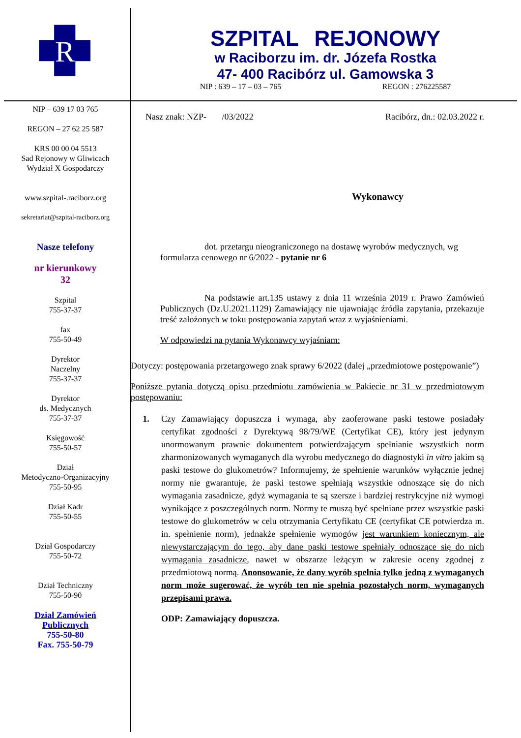R
SZPITAL REJONOWY
w Raciborzu im. dr. Józefa Rostka
47- 400 Racibórz ul. Gamowska 3
NIP : 639 – 17 – 03 – 765 REGON : 276225587
NIP – 639 17 03 765
REGON – 27 62 25 587
KRS 00 00 04 5513
Sad Rejonowy w Gliwicach
Wydział X Gospodarczy
www.szpital-.raciborz.org
sekretariat@szpital-raciborz.org
Nasze telefony
nr kierunkowy
32
Szpital
755-37-37
fax
755-50-49
Dyrektor
Naczelny
755-37-37
Dyrektor
ds. Medycznych
755-37-37
Księgowość
755-50-57
Dział
Metodyczno-Organizacyjny
755-50-95
Dział Kadr
755-50-55
Dział Gospodarczy
755-50-72
Dział Techniczny
755-50-90
Dział Zamówień
Publicznych
755-50-80
Fax. 755-50-79
Nasz znak: NZP- /03/2022 Racibórz, dn.: 02.03.2022 r.
Wykonawcy
dot. przetargu nieograniczonego na dostawę wyrobów medycznych, wg formularza cenowego nr 6/2022 - pytanie nr 6
Na podstawie art.135 ustawy z dnia 11 września 2019 r. Prawo Zamówień Publicznych (Dz.U.2021.1129) Zamawiający nie ujawniając źródła zapytania, przekazuje treść założonych w toku postępowania zapytań wraz z wyjaśnieniami.
W odpowiedzi na pytania Wykonawcy wyjaśniam:
Dotyczy: postępowania przetargowego znak sprawy 6/2022 (dalej „przedmiotowe postępowanie”)
Poniższe pytania dotyczą opisu przedmiotu zamówienia w Pakiecie nr 31 w przedmiotowym postępowaniu:
1. Czy Zamawiający dopuszcza i wymaga, aby zaoferowane paski testowe posiadały certyfikat zgodności z Dyrektywą 98/79/WE (Certyfikat CE), który jest jedynym unormowanym prawnie dokumentem potwierdzającym spełnianie wszystkich norm zharmonizowanych wymaganych dla wyrobu medycznego do diagnostyki in vitro jakim są paski testowe do glukometrów? Informujemy, że spełnienie warunków wyłącznie jednej normy nie gwarantuje, że paski testowe spełniają wszystkie odnoszące się do nich wymagania zasadnicze, gdyż wymagania te są szersze i bardziej restrykcyjne niż wymogi wynikające z poszczególnych norm. Normy te muszą być spełniane przez wszystkie paski testowe do glukometrów w celu otrzymania Certyfikatu CE (certyfikat CE potwierdza m. in. spełnienie norm), jednakże spełnienie wymogów jest warunkiem koniecznym, ale niewystarczającym do tego, aby dane paski testowe spełniały odnoszące się do nich wymagania zasadnicze, nawet w obszarze leżącym w zakresie oceny zgodnej z przedmiotową normą. Anonsowanie, że dany wyrób spełnia tylko jedną z wymaganych norm może sugerować, że wyrób ten nie spełnia pozostałych norm, wymaganych przepisami prawa.
ODP: Zamawiający dopuszcza.